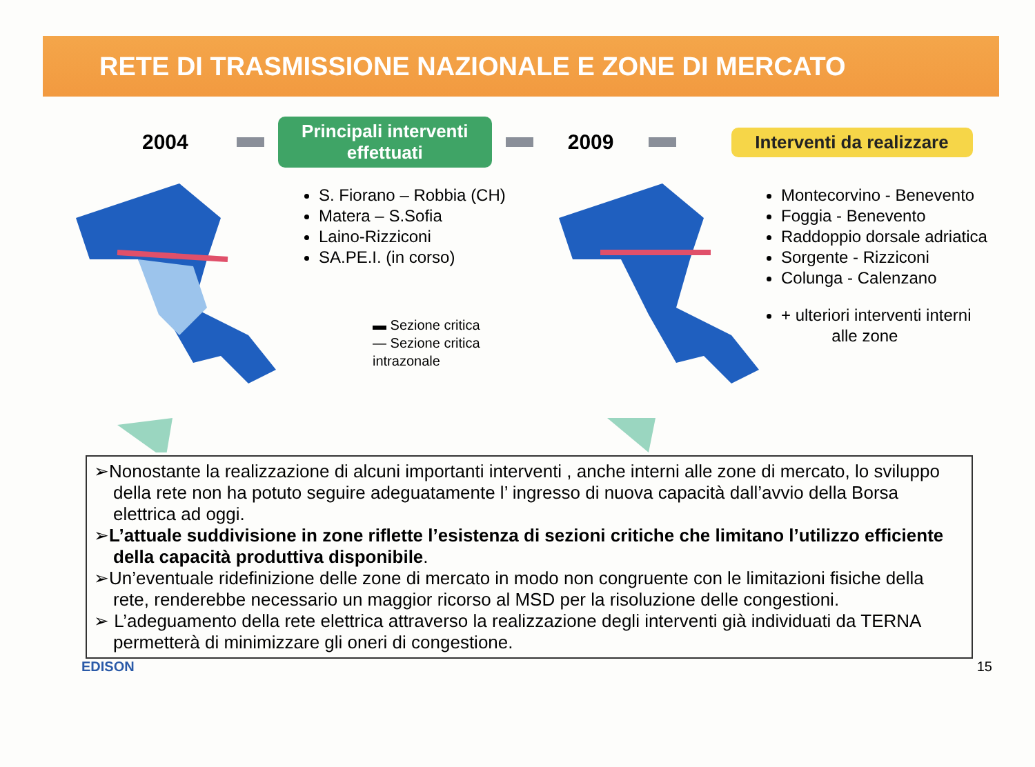RETE DI TRASMISSIONE NAZIONALE E ZONE DI MERCATO
2004
Principali interventi effettuati
2009
Interventi da realizzare
S. Fiorano – Robbia (CH)
Matera – S.Sofia
Laino-Rizziconi
SA.PE.I. (in corso)
▬ Sezione critica
— Sezione critica intrazonale
Montecorvino - Benevento
Foggia - Benevento
Raddoppio dorsale adriatica
Sorgente - Rizziconi
Colunga - Calenzano
+ ulteriori interventi interni
alle zone
➢Nonostante la realizzazione di alcuni importanti interventi , anche interni alle zone di mercato, lo sviluppo della rete non ha potuto seguire adeguatamente l’ ingresso di nuova capacità dall’avvio della Borsa elettrica ad oggi.
➢L’attuale suddivisione in zone riflette l’esistenza di sezioni critiche che limitano l’utilizzo efficiente della capacità produttiva disponibile.
➢Un’eventuale ridefinizione delle zone di mercato in modo non congruente con le limitazioni fisiche della rete, renderebbe necessario un maggior ricorso al MSD per la risoluzione delle congestioni.
➢ L’adeguamento della rete elettrica attraverso la realizzazione degli interventi già individuati da TERNA permetterà di minimizzare gli oneri di congestione.
EDISON 15